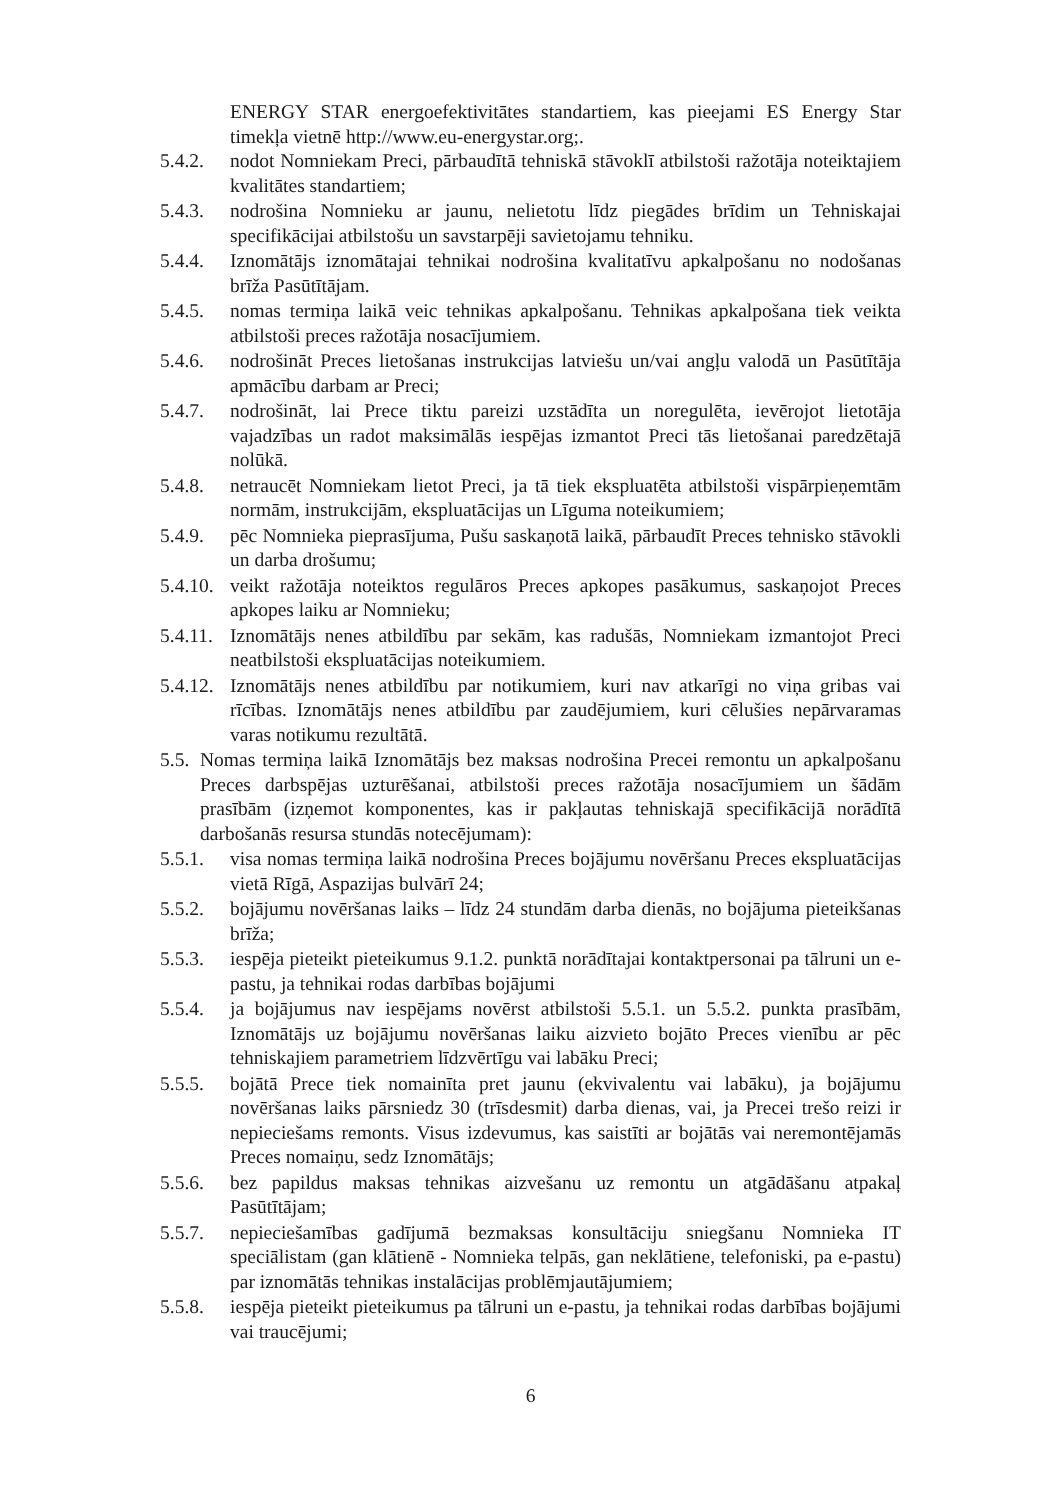ENERGY STAR energoefektivitātes standartiem, kas pieejami ES Energy Star timekļa vietnē http://www.eu-energystar.org;.
5.4.2.
nodot Nomniekam Preci, pārbaudītā tehniskā stāvoklī atbilstoši ražotāja noteiktajiem kvalitātes standartiem;
5.4.3.
nodrošina Nomnieku ar jaunu, nelietotu līdz piegādes brīdim un Tehniskajai specifikācijai atbilstošu un savstarpēji savietojamu tehniku.
5.4.4.
Iznomātājs iznomātajai tehnikai nodrošina kvalitatīvu apkalpošanu no nodošanas brīža Pasūtītājam.
5.4.5.
nomas termiņa laikā veic tehnikas apkalpošanu. Tehnikas apkalpošana tiek veikta atbilstoši preces ražotāja nosacījumiem.
5.4.6.
nodrošināt Preces lietošanas instrukcijas latviešu un/vai angļu valodā un Pasūtītāja apmācību darbam ar Preci;
5.4.7.
nodrošināt, lai Prece tiktu pareizi uzstādīta un noregulēta, ievērojot lietotāja vajadzības un radot maksimālās iespējas izmantot Preci tās lietošanai paredzētajā nolūkā.
5.4.8.
netraucēt Nomniekam lietot Preci, ja tā tiek ekspluatēta atbilstoši vispārpieņemtām normām, instrukcijām, ekspluatācijas un Līguma noteikumiem;
5.4.9.
pēc Nomnieka pieprasījuma, Pušu saskaņotā laikā, pārbaudīt Preces tehnisko stāvokli un darba drošumu;
5.4.10.
veikt ražotāja noteiktos regulāros Preces apkopes pasākumus, saskaņojot Preces apkopes laiku ar Nomnieku;
5.4.11.
Iznomātājs nenes atbildību par sekām, kas radušās, Nomniekam izmantojot Preci neatbilstoši ekspluatācijas noteikumiem.
5.4.12.
Iznomātājs nenes atbildību par notikumiem, kuri nav atkarīgi no viņa gribas vai rīcības. Iznomātājs nenes atbildību par zaudējumiem, kuri cēlušies nepārvaramas varas notikumu rezultātā.
5.5.
Nomas termiņa laikā Iznomātājs bez maksas nodrošina Precei remontu un apkalpošanu Preces darbspējas uzturēšanai, atbilstoši preces ražotāja nosacījumiem un šādām prasībām (izņemot komponentes, kas ir pakļautas tehniskajā specifikācijā norādītā darbošanās resursa stundās notecējumam):
5.5.1.
visa nomas termiņa laikā nodrošina Preces bojājumu novēršanu Preces ekspluatācijas vietā Rīgā, Aspazijas bulvārī 24;
5.5.2.
bojājumu novēršanas laiks – līdz 24 stundām darba dienās, no bojājuma pieteikšanas brīža;
5.5.3.
iespēja pieteikt pieteikumus 9.1.2. punktā norādītajai kontaktpersonai pa tālruni un e-pastu, ja tehnikai rodas darbības bojājumi
5.5.4.
ja bojājumus nav iespējams novērst atbilstoši 5.5.1. un 5.5.2. punkta prasībām, Iznomātājs uz bojājumu novēršanas laiku aizvieto bojāto Preces vienību ar pēc tehniskajiem parametriem līdzvērtīgu vai labāku Preci;
5.5.5.
bojātā Prece tiek nomainīta pret jaunu (ekvivalentu vai labāku), ja bojājumu novēršanas laiks pārsniedz 30 (trīsdesmit) darba dienas, vai, ja Precei trešo reizi ir nepieciešams remonts. Visus izdevumus, kas saistīti ar bojātās vai neremontējamās Preces nomaiņu, sedz Iznomātājs;
5.5.6.
bez papildus maksas tehnikas aizvešanu uz remontu un atgādāšanu atpakaļ Pasūtītājam;
5.5.7.
nepieciešamības gadījumā bezmaksas konsultāciju sniegšanu Nomnieka IT speciālistam (gan klātienē - Nomnieka telpās, gan neklātiene, telefoniski, pa e-pastu) par iznomātās tehnikas instalācijas problēmjautājumiem;
5.5.8.
iespēja pieteikt pieteikumus pa tālruni un e-pastu, ja tehnikai rodas darbības bojājumi vai traucējumi;
6